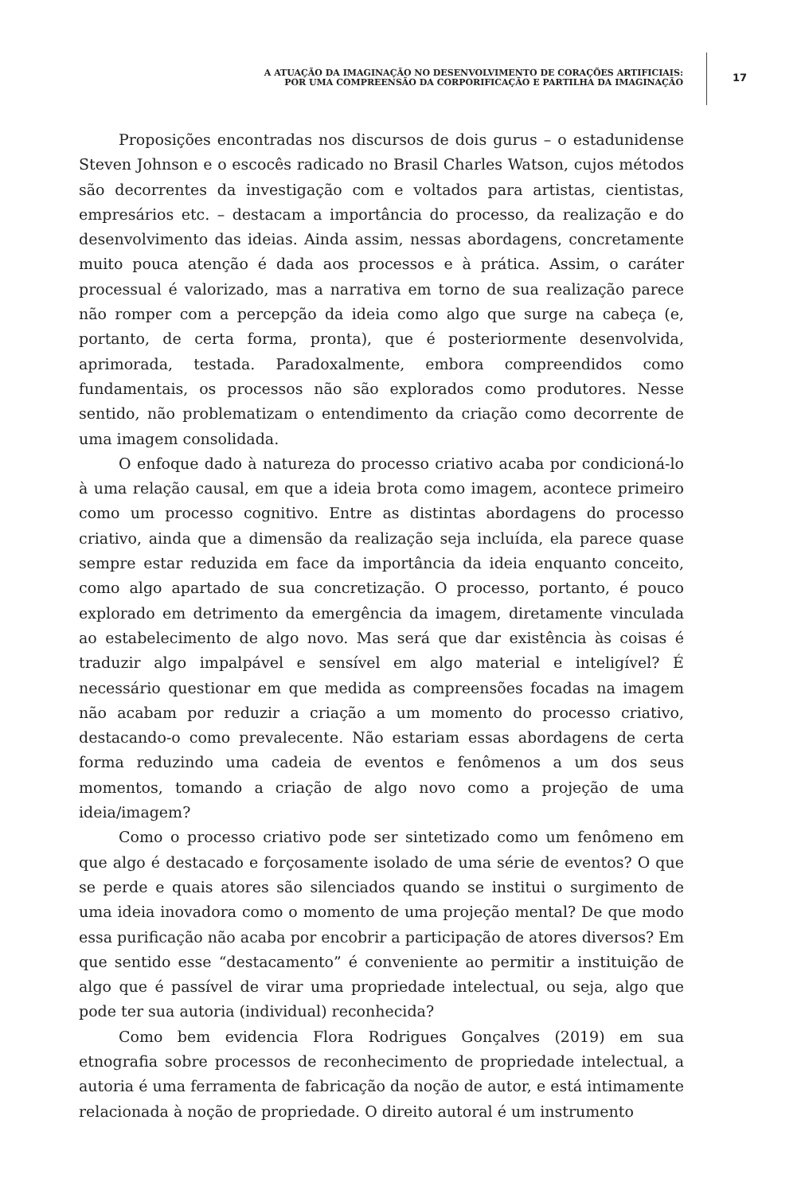A ATUAÇÃO DA IMAGINAÇÃO NO DESENVOLVIMENTO DE CORAÇÕES ARTIFICIAIS:
POR UMA COMPREENSÃO DA CORPORIFICAÇÃO E PARTILHA DA IMAGINAÇÃO
17
Proposições encontradas nos discursos de dois gurus – o estadunidense Steven Johnson e o escocês radicado no Brasil Charles Watson, cujos métodos são decorrentes da investigação com e voltados para artistas, cientistas, empresários etc. – destacam a importância do processo, da realização e do desenvolvimento das ideias. Ainda assim, nessas abordagens, concretamente muito pouca atenção é dada aos processos e à prática. Assim, o caráter processual é valorizado, mas a narrativa em torno de sua realização parece não romper com a percepção da ideia como algo que surge na cabeça (e, portanto, de certa forma, pronta), que é posteriormente desenvolvida, aprimorada, testada. Paradoxalmente, embora compreendidos como fundamentais, os processos não são explorados como produtores. Nesse sentido, não problematizam o entendimento da criação como decorrente de uma imagem consolidada.
O enfoque dado à natureza do processo criativo acaba por condicioná-lo à uma relação causal, em que a ideia brota como imagem, acontece primeiro como um processo cognitivo. Entre as distintas abordagens do processo criativo, ainda que a dimensão da realização seja incluída, ela parece quase sempre estar reduzida em face da importância da ideia enquanto conceito, como algo apartado de sua concretização. O processo, portanto, é pouco explorado em detrimento da emergência da imagem, diretamente vinculada ao estabelecimento de algo novo. Mas será que dar existência às coisas é traduzir algo impalpável e sensível em algo material e inteligível? É necessário questionar em que medida as compreensões focadas na imagem não acabam por reduzir a criação a um momento do processo criativo, destacando-o como prevalecente. Não estariam essas abordagens de certa forma reduzindo uma cadeia de eventos e fenômenos a um dos seus momentos, tomando a criação de algo novo como a projeção de uma ideia/imagem?
Como o processo criativo pode ser sintetizado como um fenômeno em que algo é destacado e forçosamente isolado de uma série de eventos? O que se perde e quais atores são silenciados quando se institui o surgimento de uma ideia inovadora como o momento de uma projeção mental? De que modo essa purificação não acaba por encobrir a participação de atores diversos? Em que sentido esse “destacamento” é conveniente ao permitir a instituição de algo que é passível de virar uma propriedade intelectual, ou seja, algo que pode ter sua autoria (individual) reconhecida?
Como bem evidencia Flora Rodrigues Gonçalves (2019) em sua etnografia sobre processos de reconhecimento de propriedade intelectual, a autoria é uma ferramenta de fabricação da noção de autor, e está intimamente relacionada à noção de propriedade. O direito autoral é um instrumento